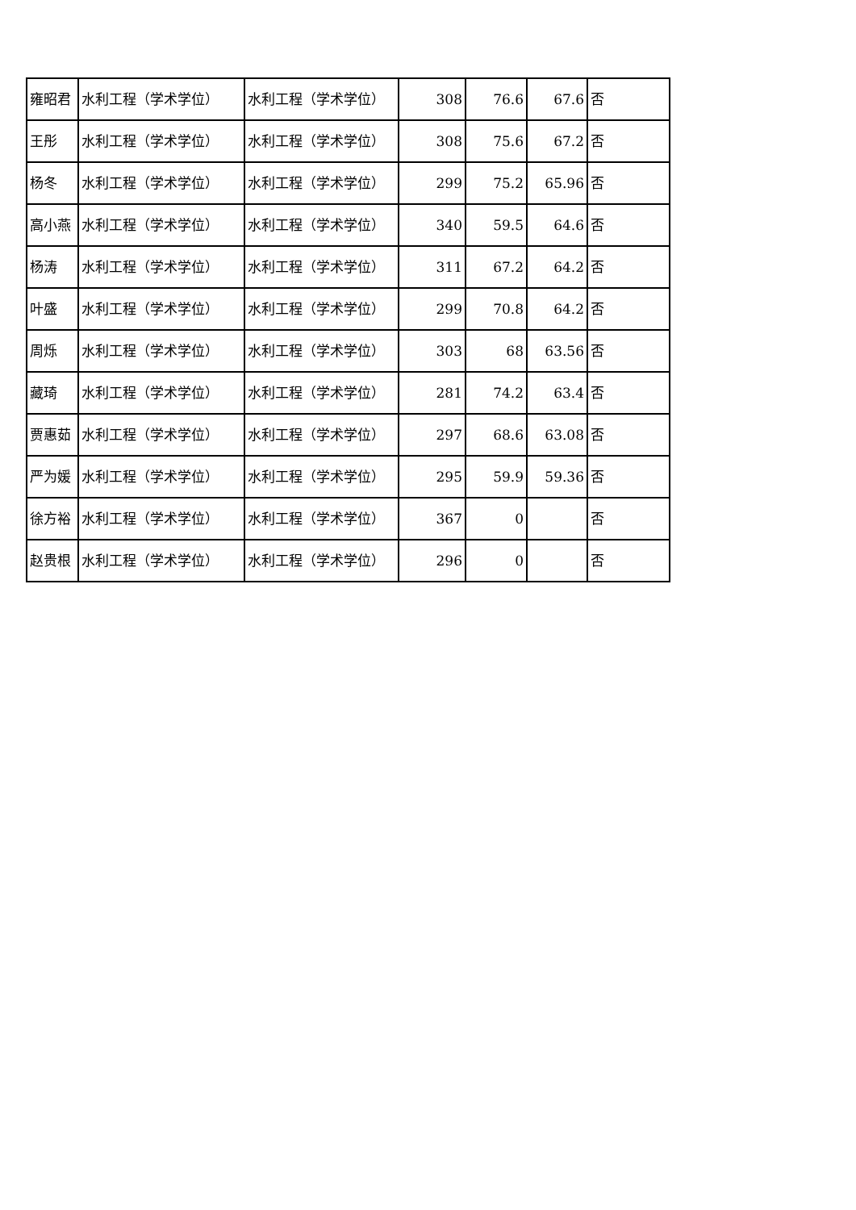| 雍昭君 | 水利工程（学术学位） | 水利工程（学术学位） | 308 | 76.6 | 67.6 | 否 |
| 王彤 | 水利工程（学术学位） | 水利工程（学术学位） | 308 | 75.6 | 67.2 | 否 |
| 杨冬 | 水利工程（学术学位） | 水利工程（学术学位） | 299 | 75.2 | 65.96 | 否 |
| 高小燕 | 水利工程（学术学位） | 水利工程（学术学位） | 340 | 59.5 | 64.6 | 否 |
| 杨涛 | 水利工程（学术学位） | 水利工程（学术学位） | 311 | 67.2 | 64.2 | 否 |
| 叶盛 | 水利工程（学术学位） | 水利工程（学术学位） | 299 | 70.8 | 64.2 | 否 |
| 周烁 | 水利工程（学术学位） | 水利工程（学术学位） | 303 | 68 | 63.56 | 否 |
| 藏琦 | 水利工程（学术学位） | 水利工程（学术学位） | 281 | 74.2 | 63.4 | 否 |
| 贾惠茹 | 水利工程（学术学位） | 水利工程（学术学位） | 297 | 68.6 | 63.08 | 否 |
| 严为媛 | 水利工程（学术学位） | 水利工程（学术学位） | 295 | 59.9 | 59.36 | 否 |
| 徐方裕 | 水利工程（学术学位） | 水利工程（学术学位） | 367 | 0 | | 否 |
| 赵贵根 | 水利工程（学术学位） | 水利工程（学术学位） | 296 | 0 | | 否 |